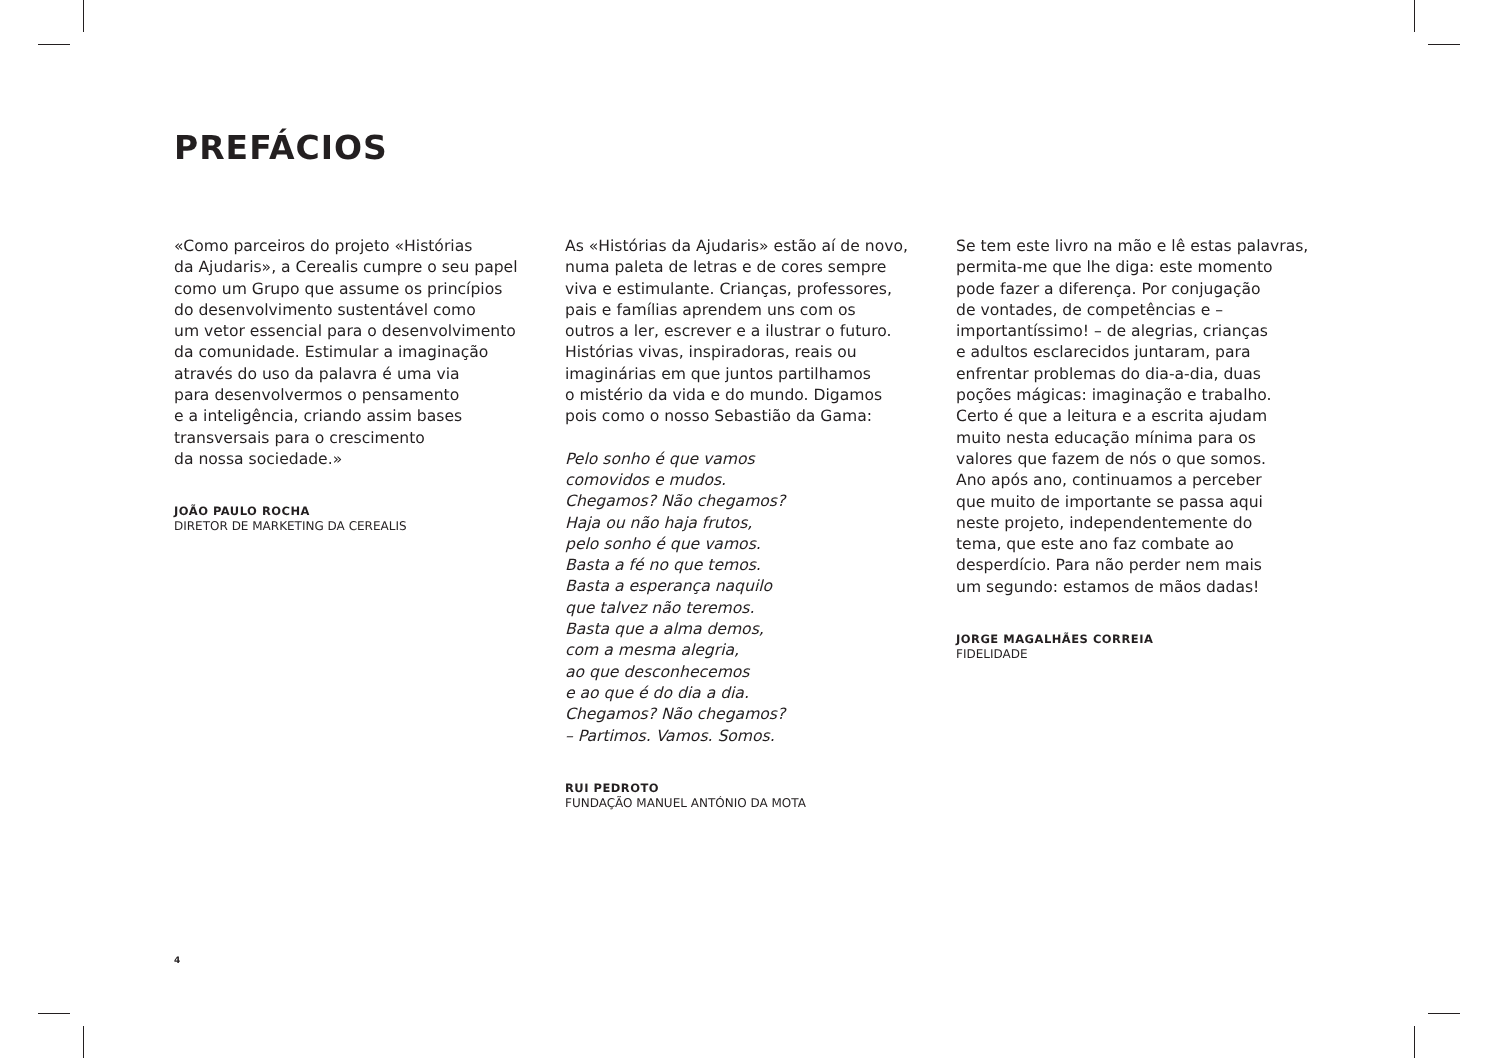PREFÁCIOS
«Como parceiros do projeto «Histórias
da Ajudaris», a Cerealis cumpre o seu papel
como um Grupo que assume os princípios
do desenvolvimento sustentável como
um vetor essencial para o desenvolvimento
da comunidade. Estimular a imaginação
através do uso da palavra é uma via
para desenvolvermos o pensamento
e a inteligência, criando assim bases
transversais para o crescimento
da nossa sociedade.»
JOÃO PAULO ROCHA
DIRETOR DE MARKETING DA CEREALIS
As «Histórias da Ajudaris» estão aí de novo,
numa paleta de letras e de cores sempre
viva e estimulante. Crianças, professores,
pais e famílias aprendem uns com os
outros a ler, escrever e a ilustrar o futuro.
Histórias vivas, inspiradoras, reais ou
imaginárias em que juntos partilhamos
o mistério da vida e do mundo. Digamos
pois como o nosso Sebastião da Gama:
Pelo sonho é que vamos
comovidos e mudos.
Chegamos? Não chegamos?
Haja ou não haja frutos,
pelo sonho é que vamos.
Basta a fé no que temos.
Basta a esperança naquilo
que talvez não teremos.
Basta que a alma demos,
com a mesma alegria,
ao que desconhecemos
e ao que é do dia a dia.
Chegamos? Não chegamos?
– Partimos. Vamos. Somos.
RUI PEDROTO
FUNDAÇÃO MANUEL ANTÓNIO DA MOTA
Se tem este livro na mão e lê estas palavras,
permita-me que lhe diga: este momento
pode fazer a diferença. Por conjugação
de vontades, de competências e –
importantíssimo! – de alegrias, crianças
e adultos esclarecidos juntaram, para
enfrentar problemas do dia-a-dia, duas
poções mágicas: imaginação e trabalho.
Certo é que a leitura e a escrita ajudam
muito nesta educação mínima para os
valores que fazem de nós o que somos.
Ano após ano, continuamos a perceber
que muito de importante se passa aqui
neste projeto, independentemente do
tema, que este ano faz combate ao
desperdício. Para não perder nem mais
um segundo: estamos de mãos dadas!
JORGE MAGALHÃES CORREIA
FIDELIDADE
4